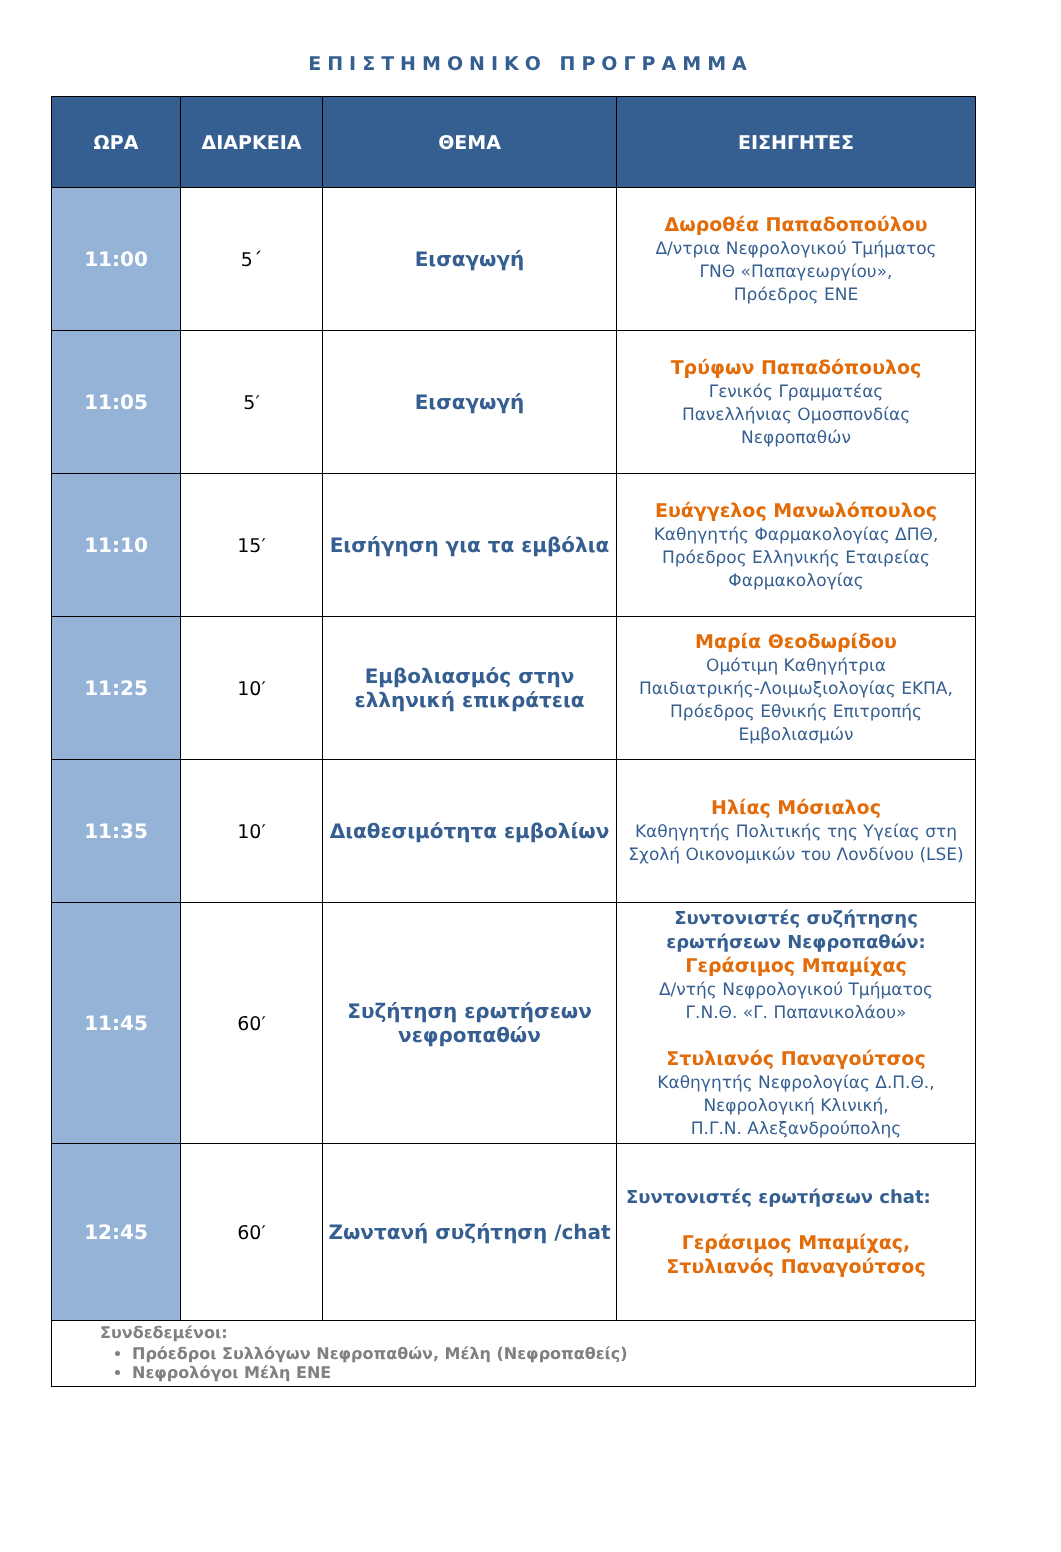ΕΠΙΣΤΗΜΟΝΙΚΟ ΠΡΟΓΡΑΜΜΑ
| ΩΡΑ | ΔΙΑΡΚΕΙΑ | ΘΕΜΑ | ΕΙΣΗΓΗΤΕΣ |
| --- | --- | --- | --- |
| 11:00 | 5΄ | Εισαγωγή | Δωροθέα Παπαδοπούλου Δ/ντρια Νεφρολογικού Τμήματος ΓΝΘ «Παπαγεωργίου», Πρόεδρος ΕΝΕ |
| 11:05 | 5′ | Εισαγωγή | Τρύφων Παπαδόπουλος Γενικός Γραμματέας Πανελλήνιας Ομοσπονδίας Νεφροπαθών |
| 11:10 | 15′ | Εισήγηση για τα εμβόλια | Ευάγγελος Μανωλόπουλος Καθηγητής Φαρμακολογίας ΔΠΘ, Πρόεδρος Ελληνικής Εταιρείας Φαρμακολογίας |
| 11:25 | 10′ | Εμβολιασμός στην ελληνική επικράτεια | Μαρία Θεοδωρίδου Ομότιμη Καθηγήτρια Παιδιατρικής-Λοιμωξιολογίας ΕΚΠΑ, Πρόεδρος Εθνικής Επιτροπής Εμβολιασμών |
| 11:35 | 10′ | Διαθεσιμότητα εμβολίων | Ηλίας Μόσιαλος Καθηγητής Πολιτικής της Υγείας στη Σχολή Οικονομικών του Λονδίνου (LSE) |
| 11:45 | 60′ | Συζήτηση ερωτήσεων νεφροπαθών | Συντονιστές συζήτησης ερωτήσεων Νεφροπαθών: Γεράσιμος Μπαμίχας Δ/ντής Νεφρολογικού Τμήματος Γ.Ν.Θ. «Γ. Παπανικολάου» Στυλιανός Παναγούτσος Καθηγητής Νεφρολογίας Δ.Π.Θ., Νεφρολογική Κλινική, Π.Γ.Ν. Αλεξανδρούπολης |
| 12:45 | 60′ | Ζωντανή συζήτηση /chat | Συντονιστές ερωτήσεων chat: Γεράσιμος Μπαμίχας, Στυλιανός Παναγούτσος |
| Συνδεδεμένοι: Πρόεδροι Συλλόγων Νεφροπαθών, Μέλη (Νεφροπαθείς) Νεφρολόγοι Μέλη ΕΝΕ | | | |